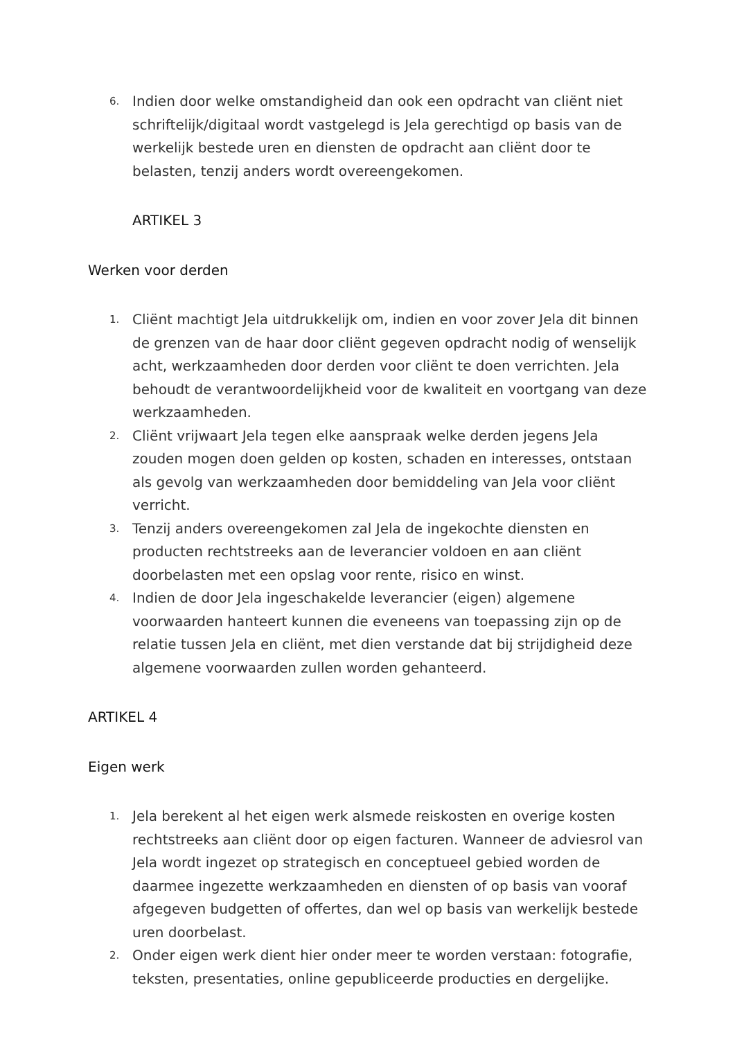6.
Indien door welke omstandigheid dan ook een opdracht van cliënt niet schriftelijk/digitaal wordt vastgelegd is Jela gerechtigd op basis van de werkelijk bestede uren en diensten de opdracht aan cliënt door te belasten, tenzij anders wordt overeengekomen.
ARTIKEL 3
Werken voor derden
1.
Cliënt machtigt Jela uitdrukkelijk om, indien en voor zover Jela dit binnen de grenzen van de haar door cliënt gegeven opdracht nodig of wenselijk acht, werkzaamheden door derden voor cliënt te doen verrichten. Jela behoudt de verantwoordelijkheid voor de kwaliteit en voortgang van deze werkzaamheden.
2.
Cliënt vrijwaart Jela tegen elke aanspraak welke derden jegens Jela zouden mogen doen gelden op kosten, schaden en interesses, ontstaan als gevolg van werkzaamheden door bemiddeling van Jela voor cliënt verricht.
3.
Tenzij anders overeengekomen zal Jela de ingekochte diensten en producten rechtstreeks aan de leverancier voldoen en aan cliënt doorbelasten met een opslag voor rente, risico en winst.
4.
Indien de door Jela ingeschakelde leverancier (eigen) algemene voorwaarden hanteert kunnen die eveneens van toepassing zijn op de relatie tussen Jela en cliënt, met dien verstande dat bij strijdigheid deze algemene voorwaarden zullen worden gehanteerd.
ARTIKEL 4
Eigen werk
1.
Jela berekent al het eigen werk alsmede reiskosten en overige kosten rechtstreeks aan cliënt door op eigen facturen. Wanneer de adviesrol van Jela wordt ingezet op strategisch en conceptueel gebied worden de daarmee ingezette werkzaamheden en diensten of op basis van vooraf afgegeven budgetten of offertes, dan wel op basis van werkelijk bestede uren doorbelast.
2.
Onder eigen werk dient hier onder meer te worden verstaan: fotografie, teksten, presentaties, online gepubliceerde producties en dergelijke.